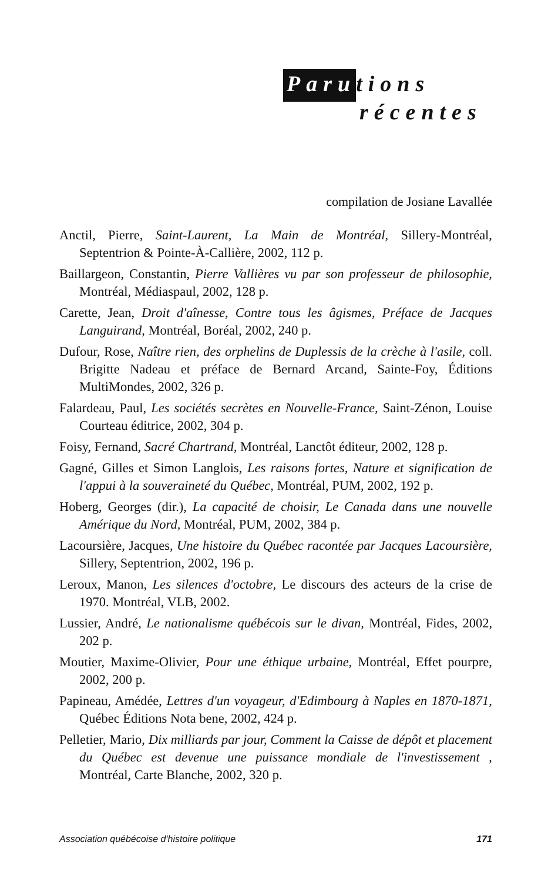Parutions
récentes
compilation de Josiane Lavallée
Anctil, Pierre, Saint-Laurent, La Main de Montréal, Sillery-Montréal, Septentrion & Pointe-À-Callière, 2002, 112 p.
Baillargeon, Constantin, Pierre Vallières vu par son professeur de philosophie, Montréal, Médiaspaul, 2002, 128 p.
Carette, Jean, Droit d'aînesse, Contre tous les âgismes, Préface de Jacques Languirand, Montréal, Boréal, 2002, 240 p.
Dufour, Rose, Naître rien, des orphelins de Duplessis de la crèche à l'asile, coll. Brigitte Nadeau et préface de Bernard Arcand, Sainte-Foy, Éditions MultiMondes, 2002, 326 p.
Falardeau, Paul, Les sociétés secrètes en Nouvelle-France, Saint-Zénon, Louise Courteau éditrice, 2002, 304 p.
Foisy, Fernand, Sacré Chartrand, Montréal, Lanctôt éditeur, 2002, 128 p.
Gagné, Gilles et Simon Langlois, Les raisons fortes, Nature et signification de l'appui à la souveraineté du Québec, Montréal, PUM, 2002, 192 p.
Hoberg, Georges (dir.), La capacité de choisir, Le Canada dans une nouvelle Amérique du Nord, Montréal, PUM, 2002, 384 p.
Lacoursière, Jacques, Une histoire du Québec racontée par Jacques Lacoursière, Sillery, Septentrion, 2002, 196 p.
Leroux, Manon, Les silences d'octobre, Le discours des acteurs de la crise de 1970. Montréal, VLB, 2002.
Lussier, André, Le nationalisme québécois sur le divan, Montréal, Fides, 2002, 202 p.
Moutier, Maxime-Olivier, Pour une éthique urbaine, Montréal, Effet pourpre, 2002, 200 p.
Papineau, Amédée, Lettres d'un voyageur, d'Edimbourg à Naples en 1870-1871, Québec Éditions Nota bene, 2002, 424 p.
Pelletier, Mario, Dix milliards par jour, Comment la Caisse de dépôt et placement du Québec est devenue une puissance mondiale de l'investissement , Montréal, Carte Blanche, 2002, 320 p.
Association québécoise d'histoire politique 171